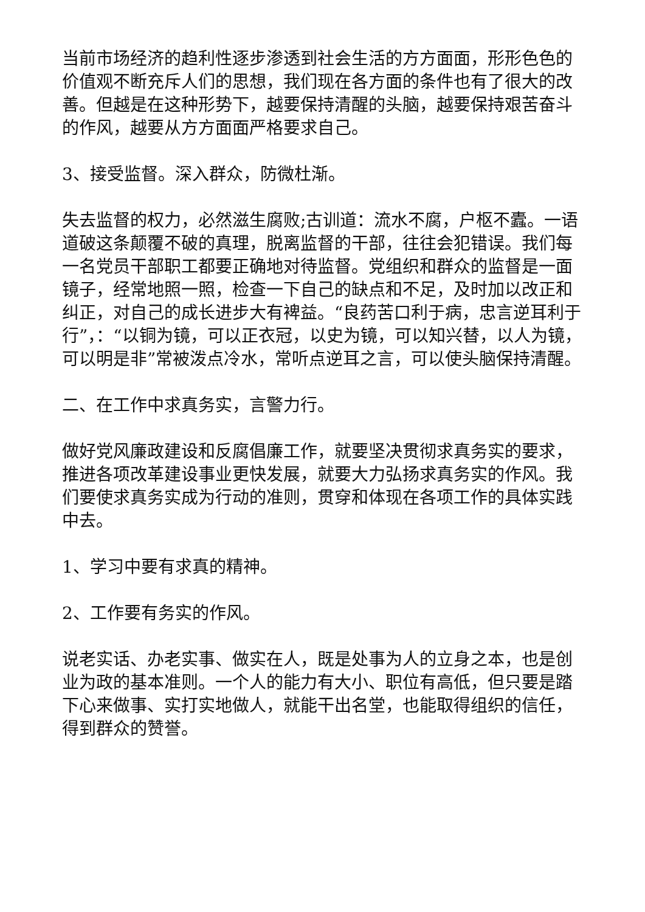当前市场经济的趋利性逐步渗透到社会生活的方方面面，形形色色的价值观不断充斥人们的思想，我们现在各方面的条件也有了很大的改善。但越是在这种形势下，越要保持清醒的头脑，越要保持艰苦奋斗的作风，越要从方方面面严格要求自己。
3、接受监督。深入群众，防微杜渐。
失去监督的权力，必然滋生腐败;古训道：流水不腐，户枢不蠹。一语道破这条颠覆不破的真理，脱离监督的干部，往往会犯错误。我们每一名党员干部职工都要正确地对待监督。党组织和群众的监督是一面镜子，经常地照一照，检查一下自己的缺点和不足，及时加以改正和纠正，对自己的成长进步大有裨益。“良药苦口利于病，忠言逆耳利于
行”，：“以铜为镜，可以正衣冠，以史为镜，可以知兴替，以人为镜，可以明是非”常被泼点冷水，常听点逆耳之言，可以使头脑保持清醒。
二、在工作中求真务实，言警力行。
做好党风廉政建设和反腐倡廉工作，就要坚决贯彻求真务实的要求，推进各项改革建设事业更快发展，就要大力弘扬求真务实的作风。我们要使求真务实成为行动的准则，贯穿和体现在各项工作的具体实践中去。
1、学习中要有求真的精神。
2、工作要有务实的作风。
说老实话、办老实事、做实在人，既是处事为人的立身之本，也是创业为政的基本准则。一个人的能力有大小、职位有高低，但只要是踏下心来做事、实打实地做人，就能干出名堂，也能取得组织的信任，得到群众的赞誉。